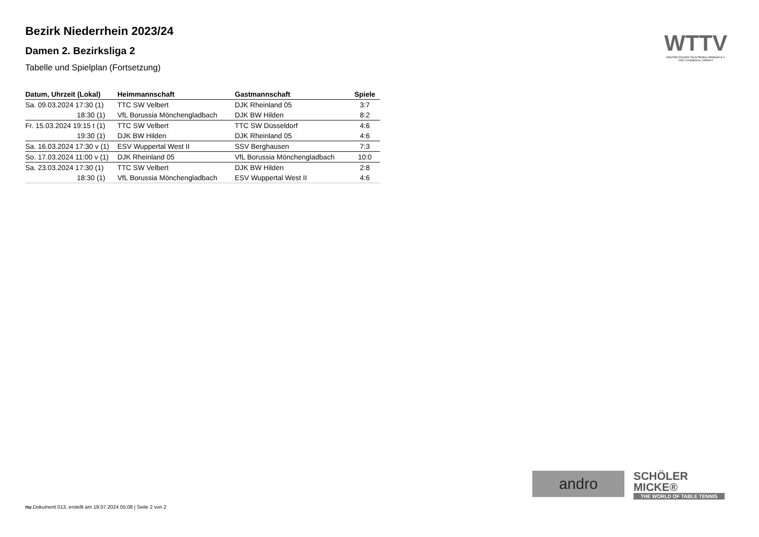Bezirk Niederrhein 2023/24
Damen 2. Bezirksliga 2
Tabelle und Spielplan (Fortsetzung)
| Datum, Uhrzeit (Lokal) | Heimmannschaft | Gastmannschaft | Spiele |
| --- | --- | --- | --- |
| Sa. 09.03.2024 17:30 (1) | TTC SW Velbert | DJK Rheinland 05 | 3:7 |
| 18:30 (1) | VfL Borussia Mönchengladbach | DJK BW Hilden | 8:2 |
| Fr. 15.03.2024 19:15 t (1) | TTC SW Velbert | TTC SW Düsseldorf | 4:6 |
| 19:30 (1) | DJK BW Hilden | DJK Rheinland 05 | 4:6 |
| Sa. 16.03.2024 17:30 v (1) | ESV Wuppertal West II | SSV Berghausen | 7:3 |
| So. 17.03.2024 11:00 v (1) | DJK Rheinland 05 | VfL Borussia Mönchengladbach | 10:0 |
| Sa. 23.03.2024 17:30 (1) | TTC SW Velbert | DJK BW Hilden | 2:8 |
| 18:30 (1) | VfL Borussia Mönchengladbach | ESV Wuppertal West II | 4:6 |
WTTV
WESTDEUTSCHER TISCHTENNIS-VERBAND E.V.
FAIR. DYNAMISCH. VEREINT.
andro
SCHÖLER
MICKE®
THE WORLD OF TABLE TENNIS
nu.Dokument 013, erstellt am 19.07.2024 05:08 | Seite 2 von 2